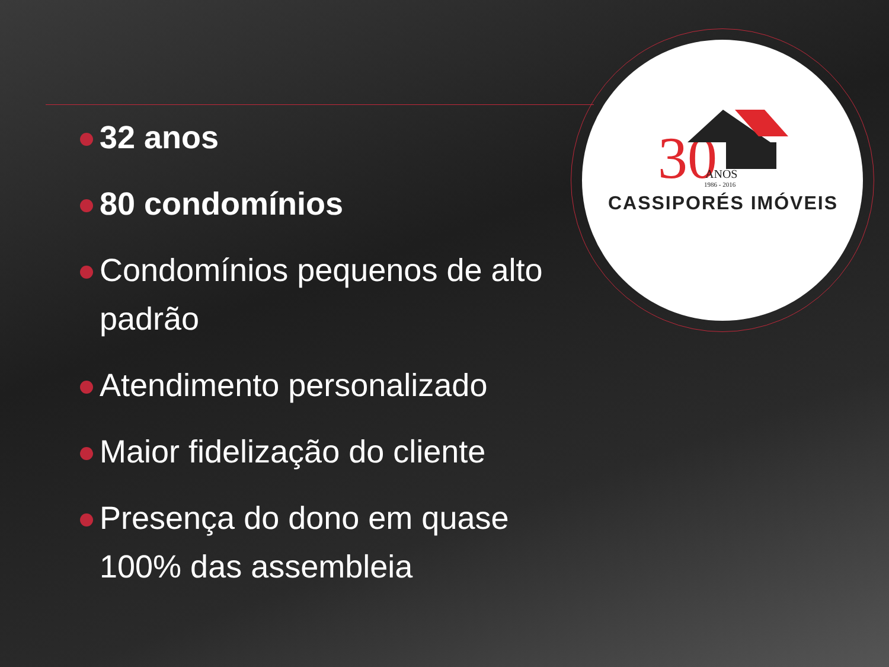30
ANOS
1986 - 2016
CASSIPORÉS IMÓVEIS
32 anos
80 condomínios
Condomínios pequenos de alto padrão
Atendimento personalizado
Maior fidelização do cliente
Presença do dono em quase 100% das assembleia